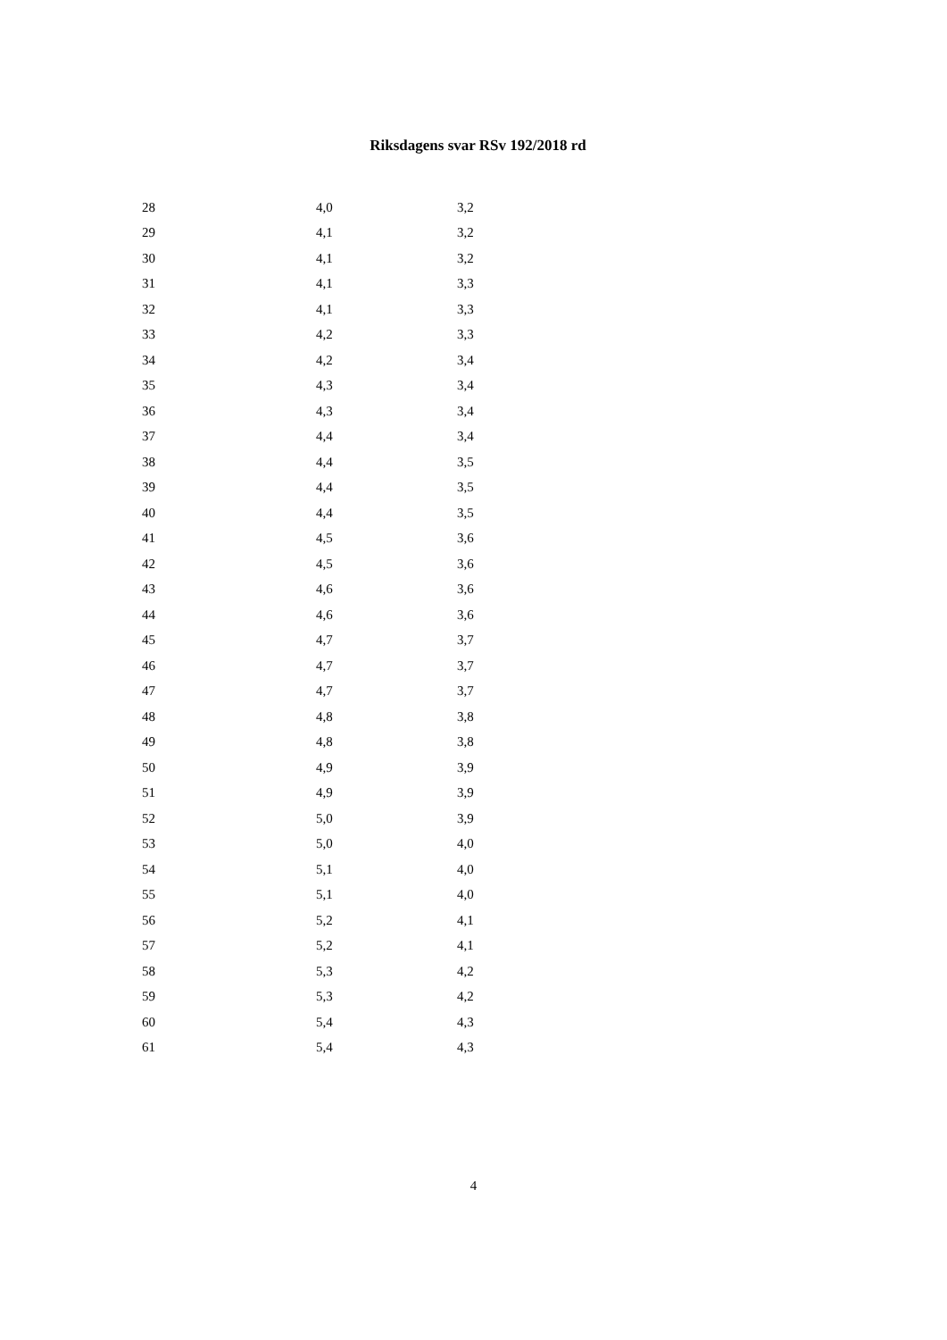Riksdagens svar RSv 192/2018 rd
| 28 | 4,0 | 3,2 |
| 29 | 4,1 | 3,2 |
| 30 | 4,1 | 3,2 |
| 31 | 4,1 | 3,3 |
| 32 | 4,1 | 3,3 |
| 33 | 4,2 | 3,3 |
| 34 | 4,2 | 3,4 |
| 35 | 4,3 | 3,4 |
| 36 | 4,3 | 3,4 |
| 37 | 4,4 | 3,4 |
| 38 | 4,4 | 3,5 |
| 39 | 4,4 | 3,5 |
| 40 | 4,4 | 3,5 |
| 41 | 4,5 | 3,6 |
| 42 | 4,5 | 3,6 |
| 43 | 4,6 | 3,6 |
| 44 | 4,6 | 3,6 |
| 45 | 4,7 | 3,7 |
| 46 | 4,7 | 3,7 |
| 47 | 4,7 | 3,7 |
| 48 | 4,8 | 3,8 |
| 49 | 4,8 | 3,8 |
| 50 | 4,9 | 3,9 |
| 51 | 4,9 | 3,9 |
| 52 | 5,0 | 3,9 |
| 53 | 5,0 | 4,0 |
| 54 | 5,1 | 4,0 |
| 55 | 5,1 | 4,0 |
| 56 | 5,2 | 4,1 |
| 57 | 5,2 | 4,1 |
| 58 | 5,3 | 4,2 |
| 59 | 5,3 | 4,2 |
| 60 | 5,4 | 4,3 |
| 61 | 5,4 | 4,3 |
4